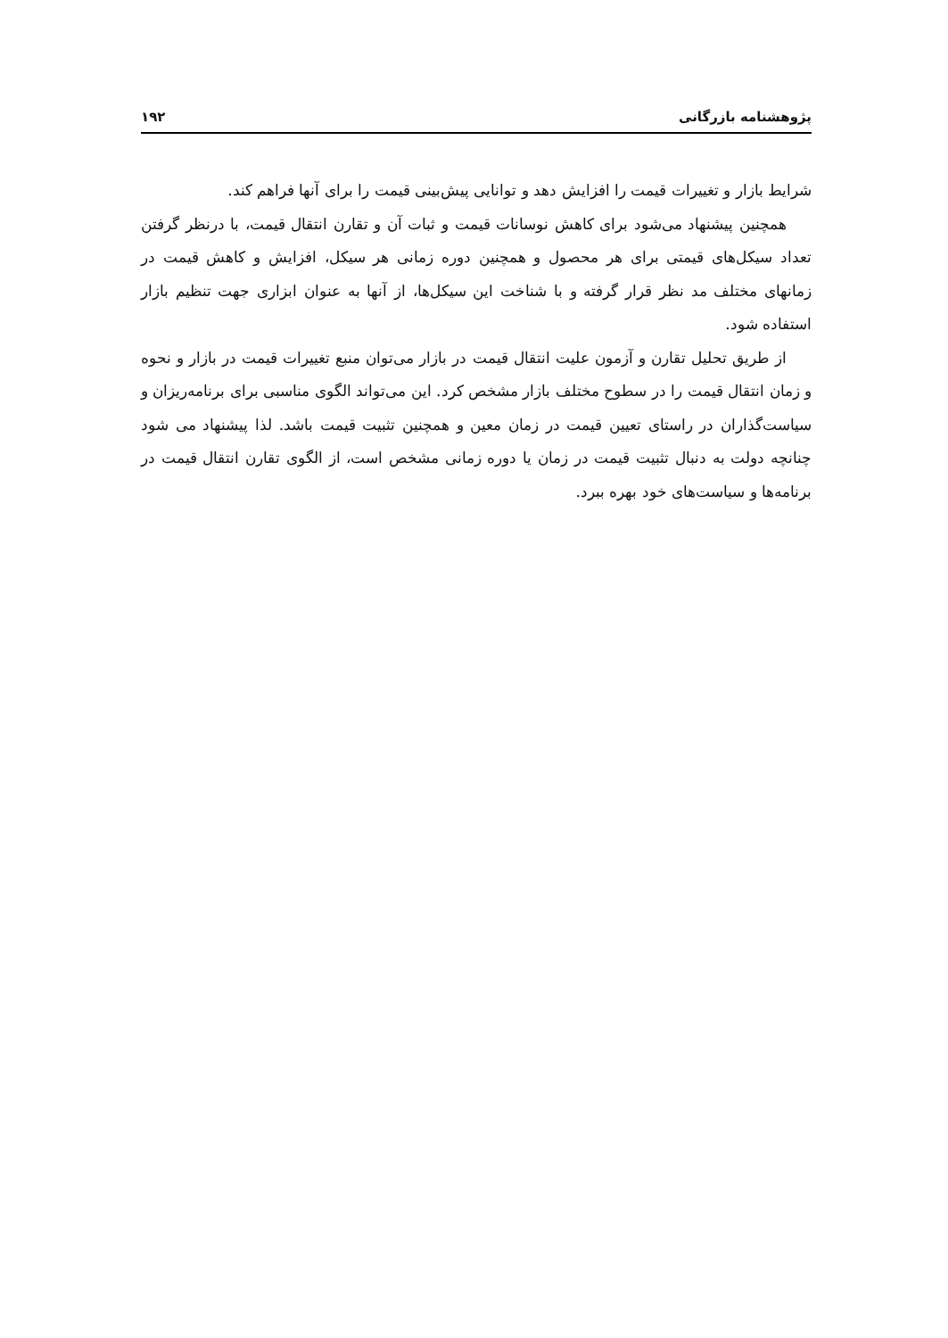پژوهشنامه بازرگانی ۱۹۲
شرایط بازار و تغییرات قیمت را افزایش دهد و توانایی پیش‌بینی قیمت را برای آنها فراهم کند.
همچنین پیشنهاد می‌شود برای کاهش نوسانات قیمت و ثبات آن و تقارن انتقال قیمت، با درنظر گرفتن تعداد سیکل‌های قیمتی برای هر محصول و همچنین دوره زمانی هر سیکل، افزایش و کاهش قیمت در زمانهای مختلف مد نظر قرار گرفته و با شناخت این سیکل‌ها، از آنها به عنوان ابزاری جهت تنظیم بازار استفاده شود.
از طریق تحلیل تقارن و آزمون علیت انتقال قیمت در بازار می‌توان منبع تغییرات قیمت در بازار و نحوه و زمان انتقال قیمت را در سطوح مختلف بازار مشخص کرد. این می‌تواند الگوی مناسبی برای برنامه‌ریزان و سیاست‌گذاران در راستای تعیین قیمت در زمان معین و همچنین تثبیت قیمت باشد. لذا پیشنهاد می شود چنانچه دولت به دنبال تثبیت قیمت در زمان یا دوره زمانی مشخص است، از الگوی تقارن انتقال قیمت در برنامه‌ها و سیاست‌های خود بهره ببرد.